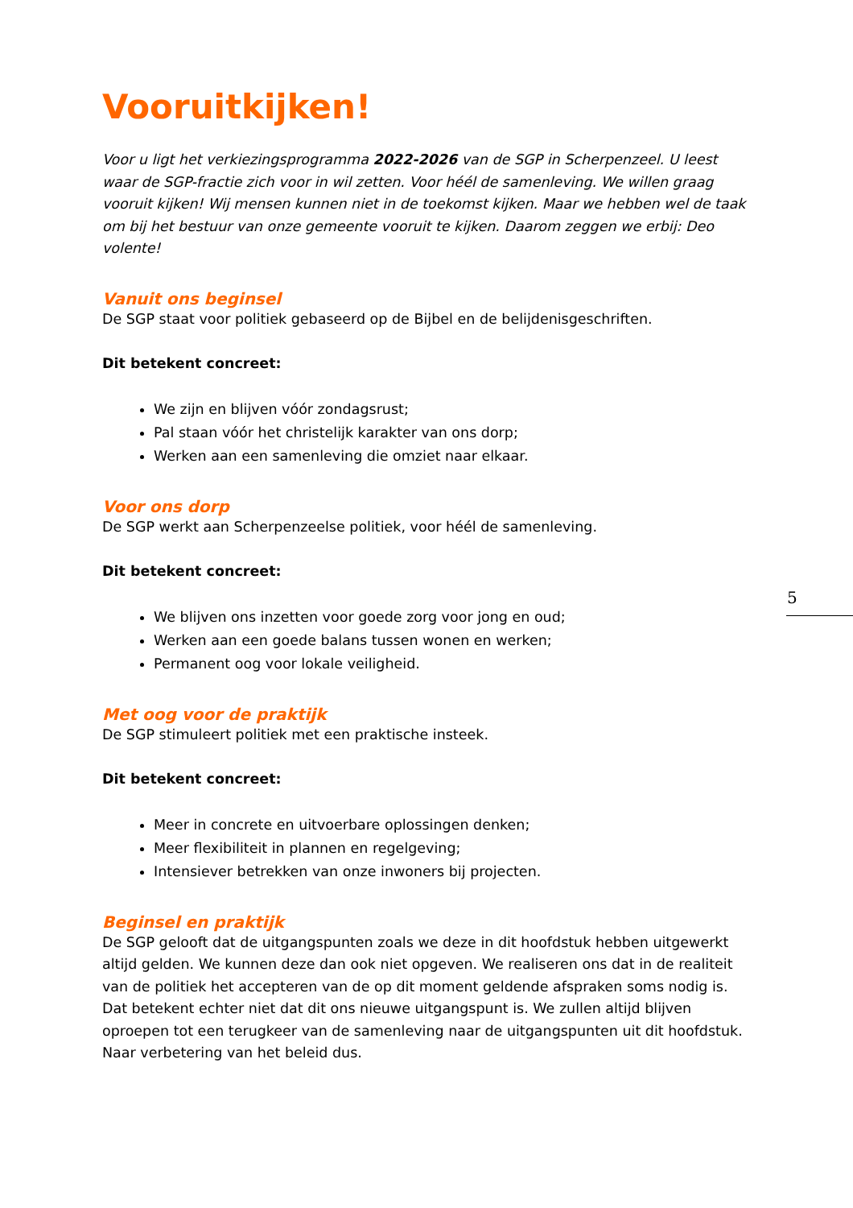Vooruitkijken!
Voor u ligt het verkiezingsprogramma 2022-2026 van de SGP in Scherpenzeel. U leest waar de SGP-fractie zich voor in wil zetten. Voor héél de samenleving. We willen graag vooruit kijken! Wij mensen kunnen niet in de toekomst kijken. Maar we hebben wel de taak om bij het bestuur van onze gemeente vooruit te kijken. Daarom zeggen we erbij: Deo volente!
Vanuit ons beginsel
De SGP staat voor politiek gebaseerd op de Bijbel en de belijdenisgeschriften.
Dit betekent concreet:
We zijn en blijven vóór zondagsrust;
Pal staan vóór het christelijk karakter van ons dorp;
Werken aan een samenleving die omziet naar elkaar.
Voor ons dorp
De SGP werkt aan Scherpenzeelse politiek, voor héél de samenleving.
Dit betekent concreet:
We blijven ons inzetten voor goede zorg voor jong en oud;
Werken aan een goede balans tussen wonen en werken;
Permanent oog voor lokale veiligheid.
Met oog voor de praktijk
De SGP stimuleert politiek met een praktische insteek.
Dit betekent concreet:
Meer in concrete en uitvoerbare oplossingen denken;
Meer flexibiliteit in plannen en regelgeving;
Intensiever betrekken van onze inwoners bij projecten.
Beginsel en praktijk
De SGP gelooft dat de uitgangspunten zoals we deze in dit hoofdstuk hebben uitgewerkt altijd gelden. We kunnen deze dan ook niet opgeven. We realiseren ons dat in de realiteit van de politiek het accepteren van de op dit moment geldende afspraken soms nodig is. Dat betekent echter niet dat dit ons nieuwe uitgangspunt is. We zullen altijd blijven oproepen tot een terugkeer van de samenleving naar de uitgangspunten uit dit hoofdstuk. Naar verbetering van het beleid dus.
5